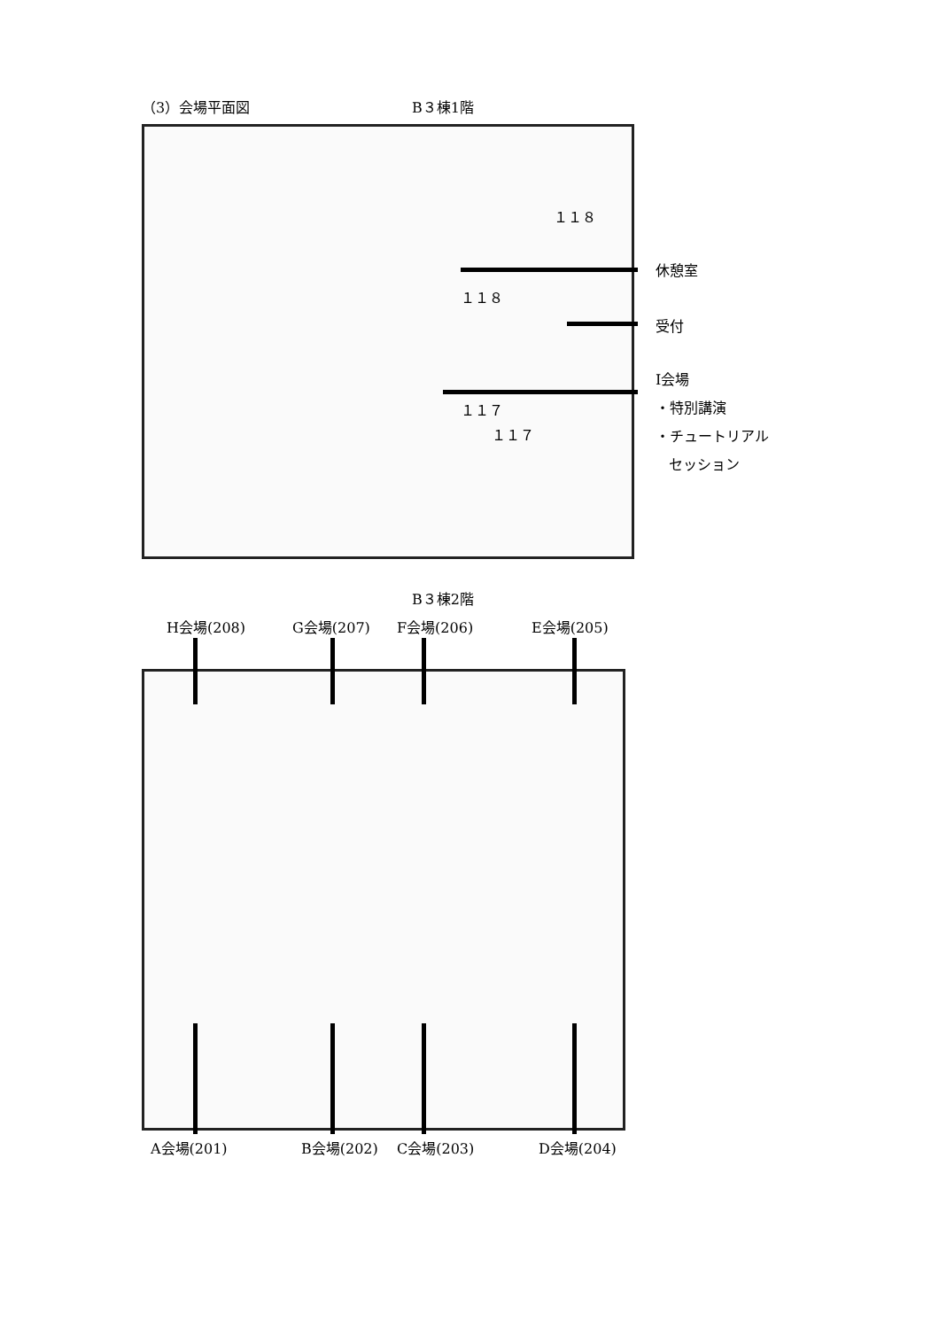（3）会場平面図 B３棟1階
１１８
１１８
１１７
１１７
休憩室
受付
I会場
・特別講演
・チュートリアル
セッション
B３棟2階
H会場(208) G会場(207) F会場(206) E会場(205)
A会場(201) B会場(202) C会場(203) D会場(204)